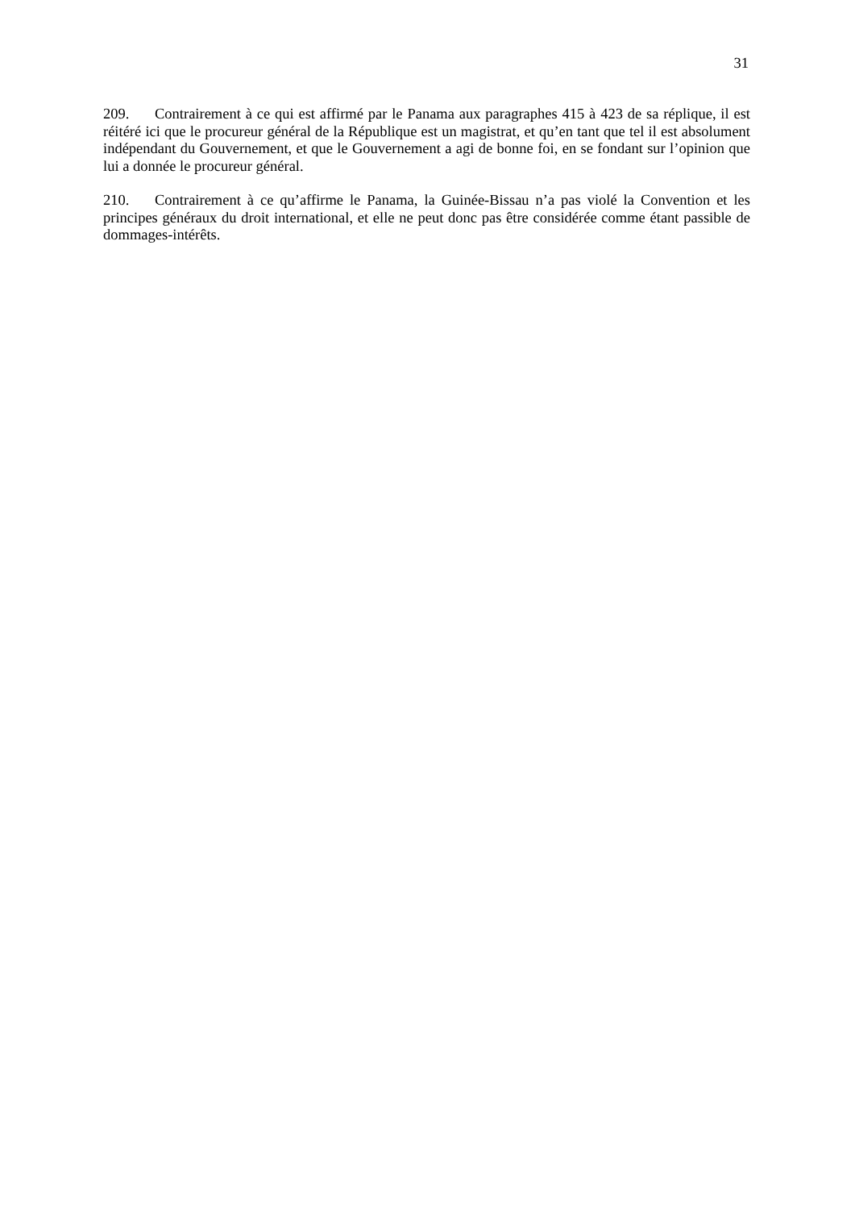31
209. Contrairement à ce qui est affirmé par le Panama aux paragraphes 415 à 423 de sa réplique, il est réitéré ici que le procureur général de la République est un magistrat, et qu’en tant que tel il est absolument indépendant du Gouvernement, et que le Gouvernement a agi de bonne foi, en se fondant sur l’opinion que lui a donnée le procureur général.
210. Contrairement à ce qu’affirme le Panama, la Guinée-Bissau n’a pas violé la Convention et les principes généraux du droit international, et elle ne peut donc pas être considérée comme étant passible de dommages-intérêts.